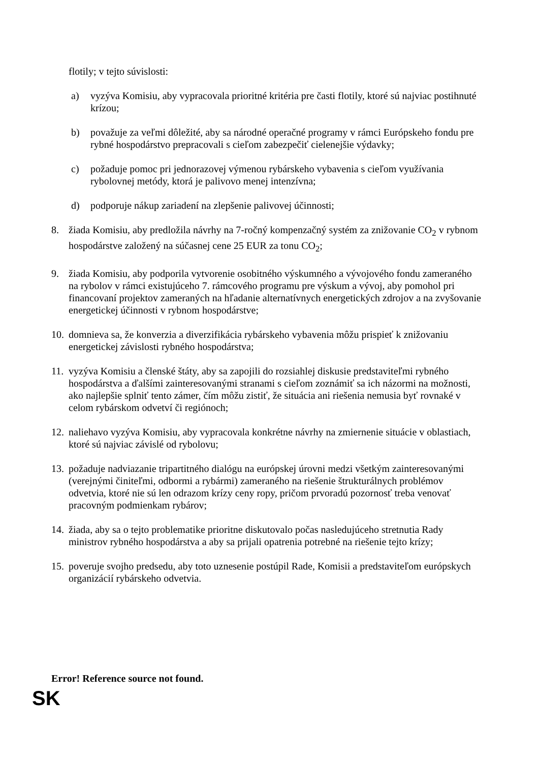flotily; v tejto súvislosti:
a) vyzýva Komisiu, aby vypracovala prioritné kritéria pre časti flotily, ktoré sú najviac postihnuté krízou;
b) považuje za veľmi dôležité, aby sa národné operačné programy v rámci Európskeho fondu pre rybné hospodárstvo prepracovali s cieľom zabezpečiť cielenejšie výdavky;
c) požaduje pomoc pri jednorazovej výmenou rybárskeho vybavenia s cieľom využívania rybolovnej metódy, ktorá je palivovo menej intenzívna;
d) podporuje nákup zariadení na zlepšenie palivovej účinnosti;
8. žiada Komisiu, aby predložila návrhy na 7-ročný kompenzačný systém za znižovanie CO<sub>2</sub> v rybnom hospodárstve založený na súčasnej cene 25 EUR za tonu CO<sub>2</sub>;
9. žiada Komisiu, aby podporila vytvorenie osobitného výskumného a vývojového fondu zameraného na rybolov v rámci existujúceho 7. rámcového programu pre výskum a vývoj, aby pomohol pri financovaní projektov zameraných na hľadanie alternatívnych energetických zdrojov a na zvyšovanie energetickej účinnosti v rybnom hospodárstve;
10. domnieva sa, že konverzia a diverzifikácia rybárskeho vybavenia môžu prispieť k znižovaniu energetickej závislosti rybného hospodárstva;
11. vyzýva Komisiu a členské štáty, aby sa zapojili do rozsiahlej diskusie predstaviteľmi rybného hospodárstva a ďalšími zainteresovanými stranami s cieľom zoznámiť sa ich názormi na možnosti, ako najlepšie splniť tento zámer, čím môžu zistiť, že situácia ani riešenia nemusia byť rovnaké v celom rybárskom odvetví či regiónoch;
12. naliehavo vyzýva Komisiu, aby vypracovala konkrétne návrhy na zmiernenie situácie v oblastiach, ktoré sú najviac závislé od rybolovu;
13. požaduje nadviazanie tripartitného dialógu na európskej úrovni medzi všetkým zainteresovanými (verejnými činiteľmi, odbormi a rybármi) zameraného na riešenie štrukturálnych problémov odvetvia, ktoré nie sú len odrazom krízy ceny ropy, pričom prvoradú pozornosť treba venovať pracovným podmienkam rybárov;
14. žiada, aby sa o tejto problematike prioritne diskutovalo počas nasledujúceho stretnutia Rady ministrov rybného hospodárstva a aby sa prijali opatrenia potrebné na riešenie tejto krízy;
15. poveruje svojho predsedu, aby toto uznesenie postúpil Rade, Komisii a predstaviteľom európskych organizácií rybárskeho odvetvia.
Error! Reference source not found.
SK